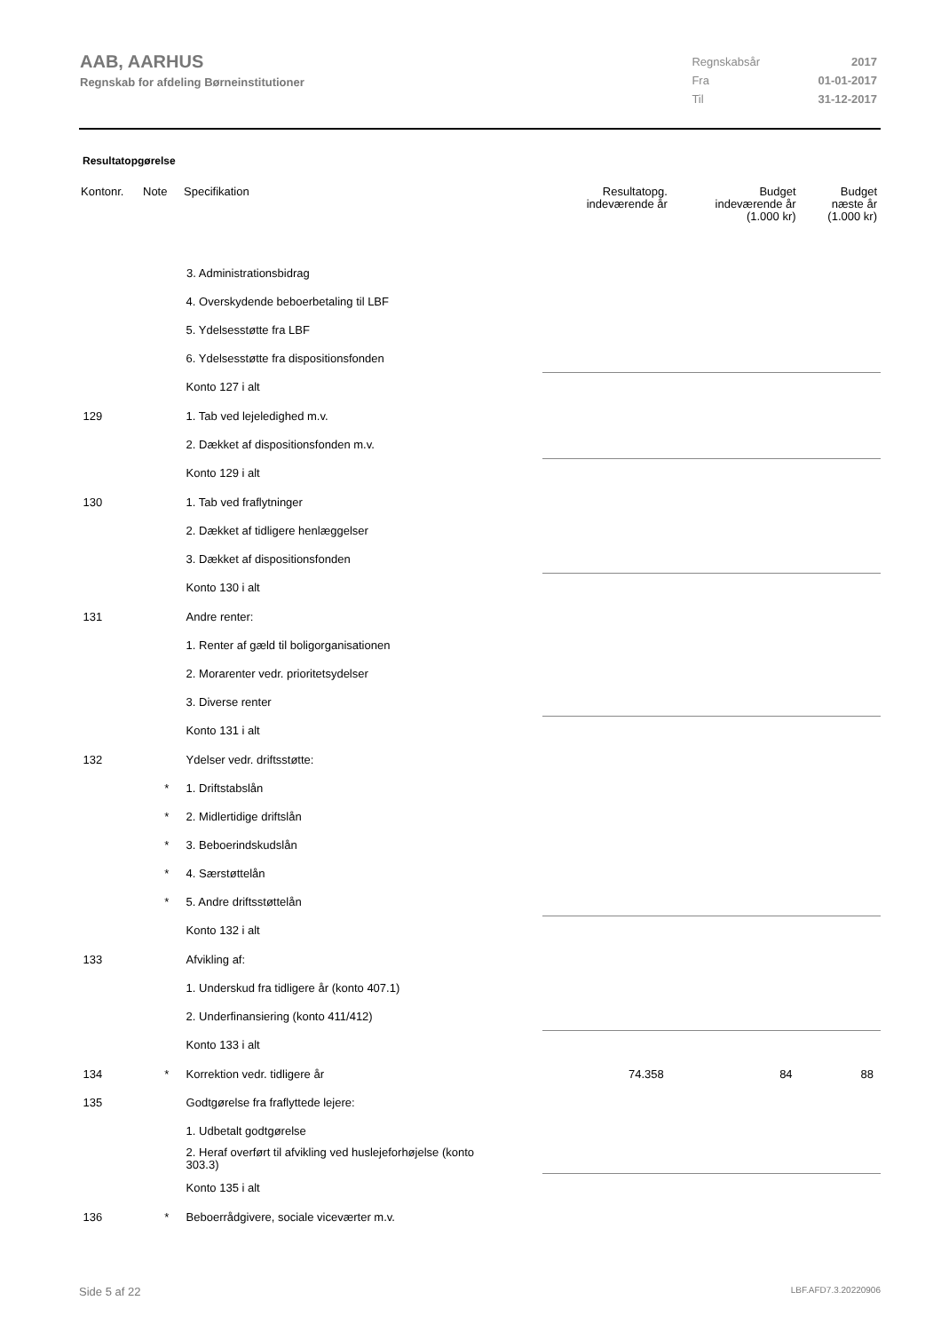AAB, AARHUS
Regnskab for afdeling Børneinstitutioner
| Regnskabsår | 2017 |
| Fra | 01-01-2017 |
| Til | 31-12-2017 |
Resultatopgørelse
| Kontonr. | Note | Specifikation | Resultatopg. indeværende år | Budget indeværende år (1.000 kr) | Budget næste år (1.000 kr) |
| --- | --- | --- | --- | --- | --- |
| | | 3. Administrationsbidrag | | | |
| | | 4. Overskydende beboerbetaling til LBF | | | |
| | | 5. Ydelsesstøtte fra LBF | | | |
| | | 6. Ydelsesstøtte fra dispositionsfonden | | | |
| | | Konto 127 i alt | | | |
| 129 | | 1. Tab ved lejeledighed m.v. | | | |
| | | 2. Dækket af dispositionsfonden m.v. | | | |
| | | Konto 129 i alt | | | |
| 130 | | 1. Tab ved fraflytninger | | | |
| | | 2. Dækket af tidligere henlæggelser | | | |
| | | 3. Dækket af dispositionsfonden | | | |
| | | Konto 130 i alt | | | |
| 131 | | Andre renter: | | | |
| | | 1. Renter af gæld til boligorganisationen | | | |
| | | 2. Morarenter vedr. prioritetsydelser | | | |
| | | 3. Diverse renter | | | |
| | | Konto 131 i alt | | | |
| 132 | | Ydelser vedr. driftsstøtte: | | | |
| | * | 1. Driftstabslån | | | |
| | * | 2. Midlertidige driftslån | | | |
| | * | 3. Beboerindskudslån | | | |
| | * | 4. Særstøttelån | | | |
| | * | 5. Andre driftsstøttelån | | | |
| | | Konto 132 i alt | | | |
| 133 | | Afvikling af: | | | |
| | | 1. Underskud fra tidligere år (konto 407.1) | | | |
| | | 2. Underfinansiering (konto 411/412) | | | |
| | | Konto 133 i alt | | | |
| 134 | * | Korrektion vedr. tidligere år | 74.358 | 84 | 88 |
| 135 | | Godtgørelse fra fraflyttede lejere: | | | |
| | | 1. Udbetalt godtgørelse | | | |
| | | 2. Heraf overført til afvikling ved huslejeforhøjelse (konto 303.3) | | | |
| | | Konto 135 i alt | | | |
| 136 | * | Beboerrådgivere, sociale viceværter m.v. | | | |
Side 5 af 22 LBF.AFD7.3.20220906